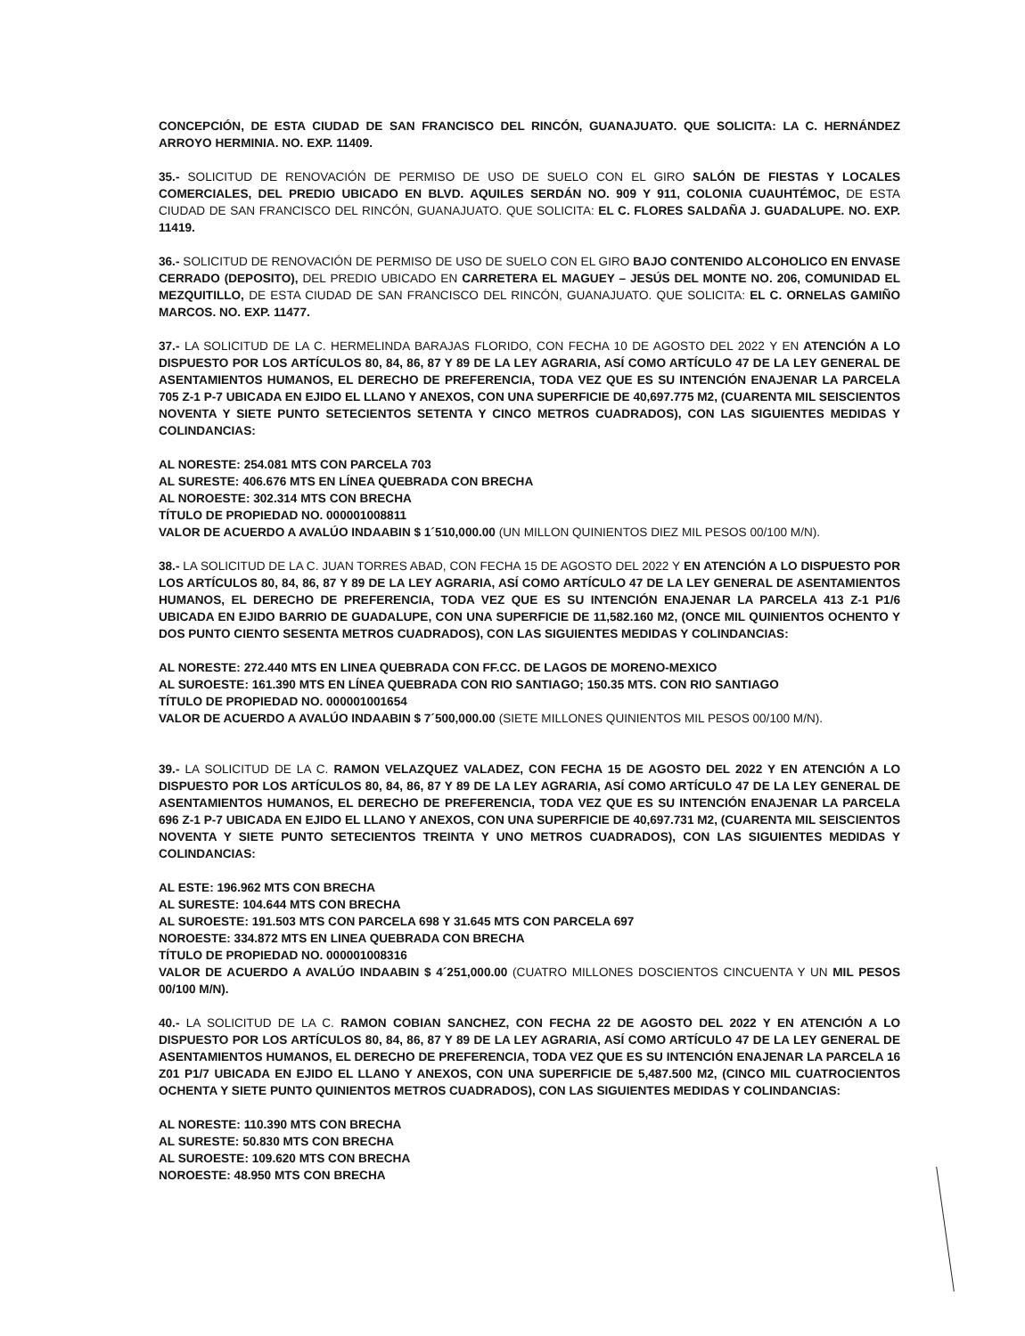CONCEPCIÓN, DE ESTA CIUDAD DE SAN FRANCISCO DEL RINCÓN, GUANAJUATO. QUE SOLICITA: LA C. HERNÁNDEZ ARROYO HERMINIA. NO. EXP. 11409.
35.- SOLICITUD DE RENOVACIÓN DE PERMISO DE USO DE SUELO CON EL GIRO SALÓN DE FIESTAS Y LOCALES COMERCIALES, DEL PREDIO UBICADO EN BLVD. AQUILES SERDÁN NO. 909 Y 911, COLONIA CUAUHTÉMOC, DE ESTA CIUDAD DE SAN FRANCISCO DEL RINCÓN, GUANAJUATO. QUE SOLICITA: EL C. FLORES SALDAÑA J. GUADALUPE. NO. EXP. 11419.
36.- SOLICITUD DE RENOVACIÓN DE PERMISO DE USO DE SUELO CON EL GIRO BAJO CONTENIDO ALCOHOLICO EN ENVASE CERRADO (DEPOSITO), DEL PREDIO UBICADO EN CARRETERA EL MAGUEY – JESÚS DEL MONTE NO. 206, COMUNIDAD EL MEZQUITILLO, DE ESTA CIUDAD DE SAN FRANCISCO DEL RINCÓN, GUANAJUATO. QUE SOLICITA: EL C. ORNELAS GAMIÑO MARCOS. NO. EXP. 11477.
37.- LA SOLICITUD DE LA C. HERMELINDA BARAJAS FLORIDO, CON FECHA 10 DE AGOSTO DEL 2022 Y EN ATENCIÓN A LO DISPUESTO POR LOS ARTÍCULOS 80, 84, 86, 87 Y 89 DE LA LEY AGRARIA, ASÍ COMO ARTÍCULO 47 DE LA LEY GENERAL DE ASENTAMIENTOS HUMANOS, EL DERECHO DE PREFERENCIA, TODA VEZ QUE ES SU INTENCIÓN ENAJENAR LA PARCELA 705 Z-1 P-7 UBICADA EN EJIDO EL LLANO Y ANEXOS, CON UNA SUPERFICIE DE 40,697.775 M2, (CUARENTA MIL SEISCIENTOS NOVENTA Y SIETE PUNTO SETECIENTOS SETENTA Y CINCO METROS CUADRADOS), CON LAS SIGUIENTES MEDIDAS Y COLINDANCIAS:
AL NORESTE: 254.081 MTS CON PARCELA 703
AL SURESTE: 406.676 MTS EN LÍNEA QUEBRADA CON BRECHA
AL NOROESTE: 302.314 MTS CON BRECHA
TÍTULO DE PROPIEDAD NO. 000001008811
VALOR DE ACUERDO A AVALÚO INDAABIN $ 1´510,000.00 (UN MILLON QUINIENTOS DIEZ MIL PESOS 00/100 M/N).
38.- LA SOLICITUD DE LA C. JUAN TORRES ABAD, CON FECHA 15 DE AGOSTO DEL 2022 Y EN ATENCIÓN A LO DISPUESTO POR LOS ARTÍCULOS 80, 84, 86, 87 Y 89 DE LA LEY AGRARIA, ASÍ COMO ARTÍCULO 47 DE LA LEY GENERAL DE ASENTAMIENTOS HUMANOS, EL DERECHO DE PREFERENCIA, TODA VEZ QUE ES SU INTENCIÓN ENAJENAR LA PARCELA 413 Z-1 P1/6 UBICADA EN EJIDO BARRIO DE GUADALUPE, CON UNA SUPERFICIE DE 11,582.160 M2, (ONCE MIL QUINIENTOS OCHENTO Y DOS PUNTO CIENTO SESENTA METROS CUADRADOS), CON LAS SIGUIENTES MEDIDAS Y COLINDANCIAS:
AL NORESTE: 272.440 MTS EN LINEA QUEBRADA CON FF.CC. DE LAGOS DE MORENO-MEXICO
AL SUROESTE: 161.390 MTS EN LÍNEA QUEBRADA CON RIO SANTIAGO; 150.35 MTS. CON RIO SANTIAGO
TÍTULO DE PROPIEDAD NO. 000001001654
VALOR DE ACUERDO A AVALÚO INDAABIN $ 7´500,000.00 (SIETE MILLONES QUINIENTOS MIL PESOS 00/100 M/N).
39.- LA SOLICITUD DE LA C. RAMON VELAZQUEZ VALADEZ, CON FECHA 15 DE AGOSTO DEL 2022 Y EN ATENCIÓN A LO DISPUESTO POR LOS ARTÍCULOS 80, 84, 86, 87 Y 89 DE LA LEY AGRARIA, ASÍ COMO ARTÍCULO 47 DE LA LEY GENERAL DE ASENTAMIENTOS HUMANOS, EL DERECHO DE PREFERENCIA, TODA VEZ QUE ES SU INTENCIÓN ENAJENAR LA PARCELA 696 Z-1 P-7 UBICADA EN EJIDO EL LLANO Y ANEXOS, CON UNA SUPERFICIE DE 40,697.731 M2, (CUARENTA MIL SEISCIENTOS NOVENTA Y SIETE PUNTO SETECIENTOS TREINTA Y UNO METROS CUADRADOS), CON LAS SIGUIENTES MEDIDAS Y COLINDANCIAS:
AL ESTE: 196.962 MTS CON BRECHA
AL SURESTE: 104.644 MTS CON BRECHA
AL SUROESTE: 191.503 MTS CON PARCELA 698 Y 31.645 MTS CON PARCELA 697
NOROESTE: 334.872 MTS EN LINEA QUEBRADA CON BRECHA
TÍTULO DE PROPIEDAD NO. 000001008316
VALOR DE ACUERDO A AVALÚO INDAABIN $ 4´251,000.00 (CUATRO MILLONES DOSCIENTOS CINCUENTA Y UN MIL PESOS 00/100 M/N).
40.- LA SOLICITUD DE LA C. RAMON COBIAN SANCHEZ, CON FECHA 22 DE AGOSTO DEL 2022 Y EN ATENCIÓN A LO DISPUESTO POR LOS ARTÍCULOS 80, 84, 86, 87 Y 89 DE LA LEY AGRARIA, ASÍ COMO ARTÍCULO 47 DE LA LEY GENERAL DE ASENTAMIENTOS HUMANOS, EL DERECHO DE PREFERENCIA, TODA VEZ QUE ES SU INTENCIÓN ENAJENAR LA PARCELA 16 Z01 P1/7 UBICADA EN EJIDO EL LLANO Y ANEXOS, CON UNA SUPERFICIE DE 5,487.500 M2, (CINCO MIL CUATROCIENTOS OCHENTA Y SIETE PUNTO QUINIENTOS METROS CUADRADOS), CON LAS SIGUIENTES MEDIDAS Y COLINDANCIAS:
AL NORESTE: 110.390 MTS CON BRECHA
AL SURESTE: 50.830 MTS CON BRECHA
AL SUROESTE: 109.620 MTS CON BRECHA
NOROESTE: 48.950 MTS CON BRECHA